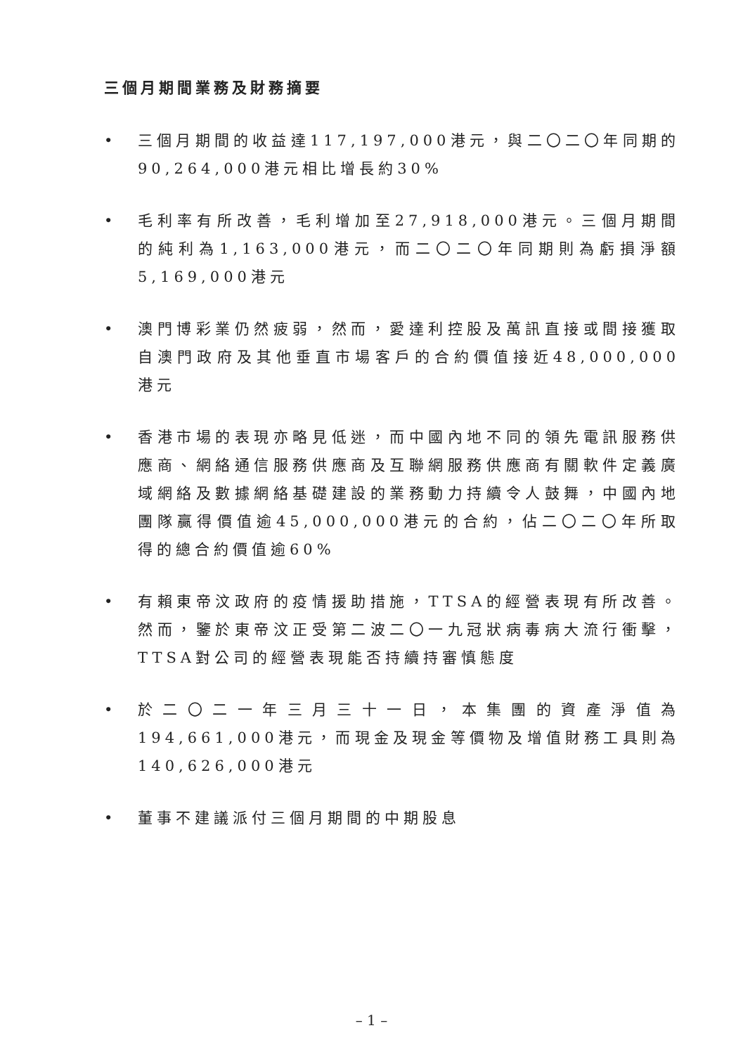三個月期間業務及財務摘要
• 三個月期間的收益達117,197,000港元，與二〇二〇年同期的90,264,000港元相比增長約30%
• 毛利率有所改善，毛利增加至27,918,000港元。三個月期間的純利為1,163,000港元，而二〇二〇年同期則為虧損淨額5,169,000港元
• 澳門博彩業仍然疲弱，然而，愛達利控股及萬訊直接或間接獲取自澳門政府及其他垂直市場客戶的合約價值接近48,000,000港元
• 香港市場的表現亦略見低迷，而中國內地不同的領先電訊服務供應商、網絡通信服務供應商及互聯網服務供應商有關軟件定義廣域網絡及數據網絡基礎建設的業務動力持續令人鼓舞，中國內地團隊贏得價值逾45,000,000港元的合約，佔二〇二〇年所取得的總合約價值逾60%
• 有賴東帝汶政府的疫情援助措施，TTSA的經營表現有所改善。然而，鑒於東帝汶正受第二波二〇一九冠狀病毒病大流行衝擊，TTSA對公司的經營表現能否持續持審慎態度
• 於二〇二一年三月三十一日，本集團的資產淨值為194,661,000港元，而現金及現金等價物及增值財務工具則為140,626,000港元
• 董事不建議派付三個月期間的中期股息
– 1 –